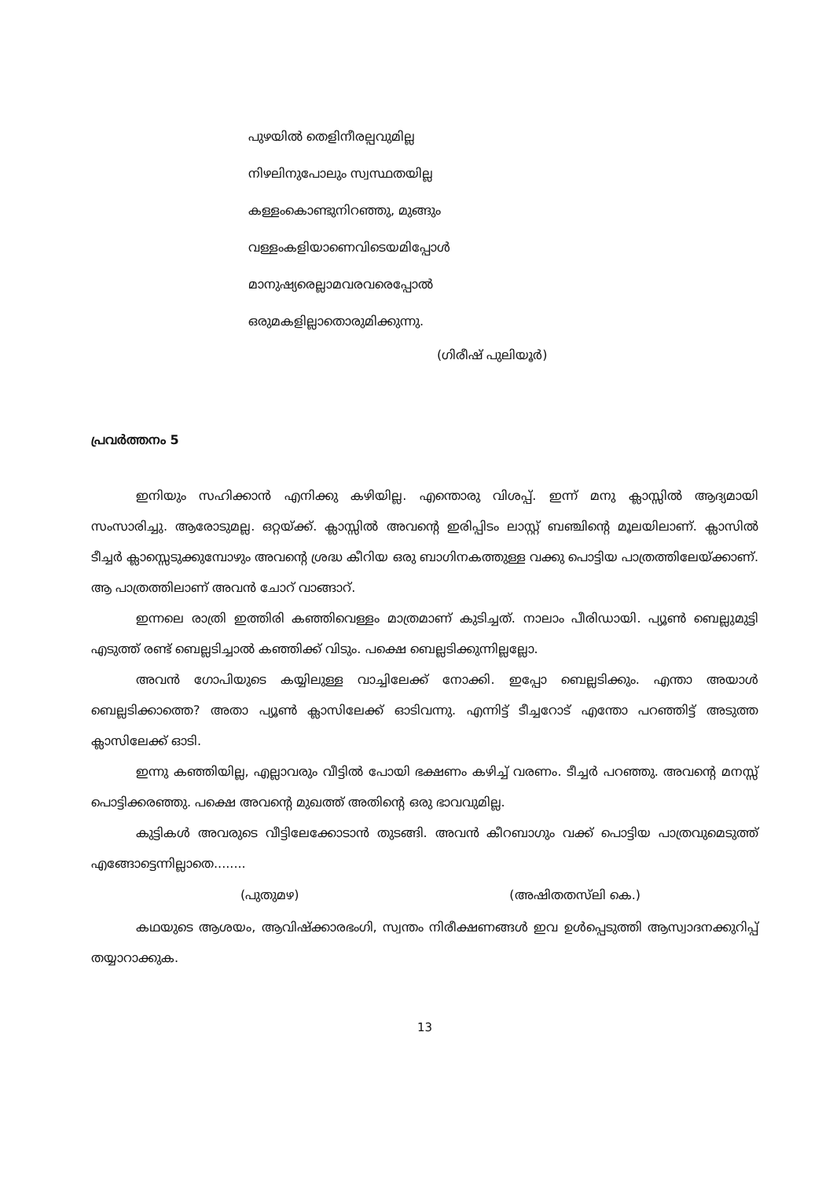പുഴയിൽ തെളിനീരല്പവുമില്ല
നിഴലിനുപോലും സ്വസ്ഥതയില്ല
കള്ളംകൊണ്ടുനിറഞ്ഞു, മുങ്ങും
വള്ളംകളിയാണെവിടെയമിപ്പോൾ
മാനുഷ്യരെല്ലാമവരവരെപ്പോൽ
ഒരുമകളില്ലാതൊരുമിക്കുന്നു.
(ഗിരീഷ് പുലിയൂർ)
പ്രവർത്തനം 5
ഇനിയും സഹിക്കാൻ എനിക്കു കഴിയില്ല. എന്തൊരു വിശപ്പ്. ഇന്ന് മനു ക്ലാസ്സിൽ ആദ്യമായി സംസാരിച്ചു. ആരോടുമല്ല. ഒറ്റയ്ക്ക്. ക്ലാസ്സിൽ അവന്റെ ഇരിപ്പിടം ലാസ്റ്റ് ബഞ്ചിന്റെ മൂലയിലാണ്. ക്ലാസിൽ ടീച്ചർ ക്ലാസ്സെടുക്കുമ്പോഴും അവന്റെ ശ്രദ്ധ കീറിയ ഒരു ബാഗിനകത്തുള്ള വക്കു പൊട്ടിയ പാത്രത്തിലേയ്ക്കാണ്. ആ പാത്രത്തിലാണ് അവൻ ചോറ് വാങ്ങാറ്.
ഇന്നലെ രാത്രി ഇത്തിരി കഞ്ഞിവെള്ളം മാത്രമാണ് കുടിച്ചത്. നാലാം പീരിഡായി. പ്യൂൺ ബെല്ലുമുട്ടി എടുത്ത് രണ്ട് ബെല്ലടിച്ചാൽ കഞ്ഞിക്ക് വിടും. പക്ഷെ ബെല്ലടിക്കുന്നില്ലല്ലോ.
അവൻ ഗോപിയുടെ കയ്യിലുള്ള വാച്ചിലേക്ക് നോക്കി. ഇപ്പോ ബെല്ലടിക്കും. എന്താ അയാൾ ബെല്ലടിക്കാത്തെ? അതാ പ്യൂൺ ക്ലാസിലേക്ക് ഓടിവന്നു. എന്നിട്ട് ടീച്ചറോട് എന്തോ പറഞ്ഞിട്ട് അടുത്ത ക്ലാസിലേക്ക് ഓടി.
ഇന്നു കഞ്ഞിയില്ല, എല്ലാവരും വീട്ടിൽ പോയി ഭക്ഷണം കഴിച്ച് വരണം. ടീച്ചർ പറഞ്ഞു. അവന്റെ മനസ്സ് പൊട്ടിക്കരഞ്ഞു. പക്ഷെ അവന്റെ മുഖത്ത് അതിന്റെ ഒരു ഭാവവുമില്ല.
കുട്ടികൾ അവരുടെ വീട്ടിലേക്കോടാൻ തുടങ്ങി. അവൻ കീറബാഗും വക്ക് പൊട്ടിയ പാത്രവുമെടുത്ത് എങ്ങോട്ടെന്നില്ലാതെ........
(പുതുമഴ) (അഷിതതസ്‌ലി കെ.)
കഥയുടെ ആശയം, ആവിഷ്ക്കാരഭംഗി, സ്വന്തം നിരീക്ഷണങ്ങൾ ഇവ ഉൾപ്പെടുത്തി ആസ്വാദനക്കുറിപ്പ് തയ്യാറാക്കുക.
13